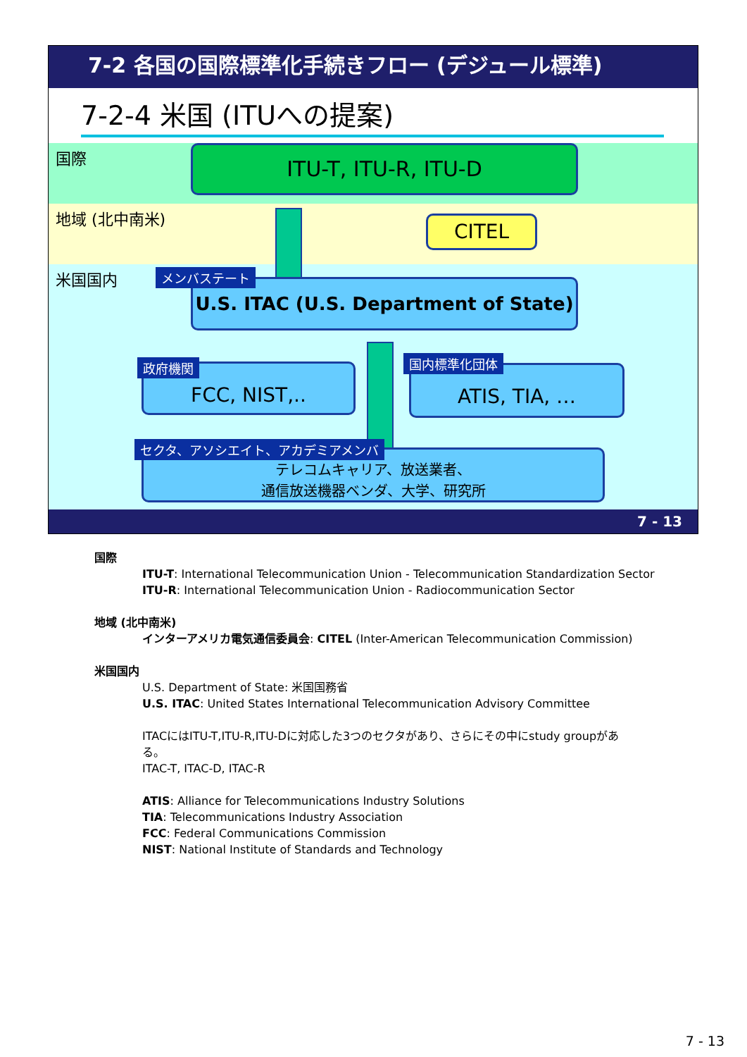7-2 各国の国際標準化手続きフロー (デジュール標準)
7-2-4 米国 (ITUへの提案)
国際
地域 (北中南米)
米国国内
ITU-T, ITU-R, ITU-D
CITEL
U.S. ITAC (U.S. Department of State)
メンバステート
FCC, NIST,..
政府機関 ATIS, TIA, …
国内標準化団体
テレコムキャリア、放送業者、
通信放送機器ベンダ、大学、研究所
セクタ、アソシエイト、アカデミアメンバ
7 - 13
国際
ITU-T: International Telecommunication Union - Telecommunication Standardization Sector
ITU-R: International Telecommunication Union - Radiocommunication Sector
地域 (北中南米)
インターアメリカ電気通信委員会: CITEL (Inter-American Telecommunication Commission)
米国国内
U.S. Department of State: 米国国務省
U.S. ITAC: United States International Telecommunication Advisory Committee
ITACにはITU-T,ITU-R,ITU-Dに対応した3つのセクタがあり、さらにその中にstudy groupがあ
る。
ITAC-T, ITAC-D, ITAC-R
ATIS: Alliance for Telecommunications Industry Solutions
TIA: Telecommunications Industry Association
FCC: Federal Communications Commission
NIST: National Institute of Standards and Technology
7 - 13